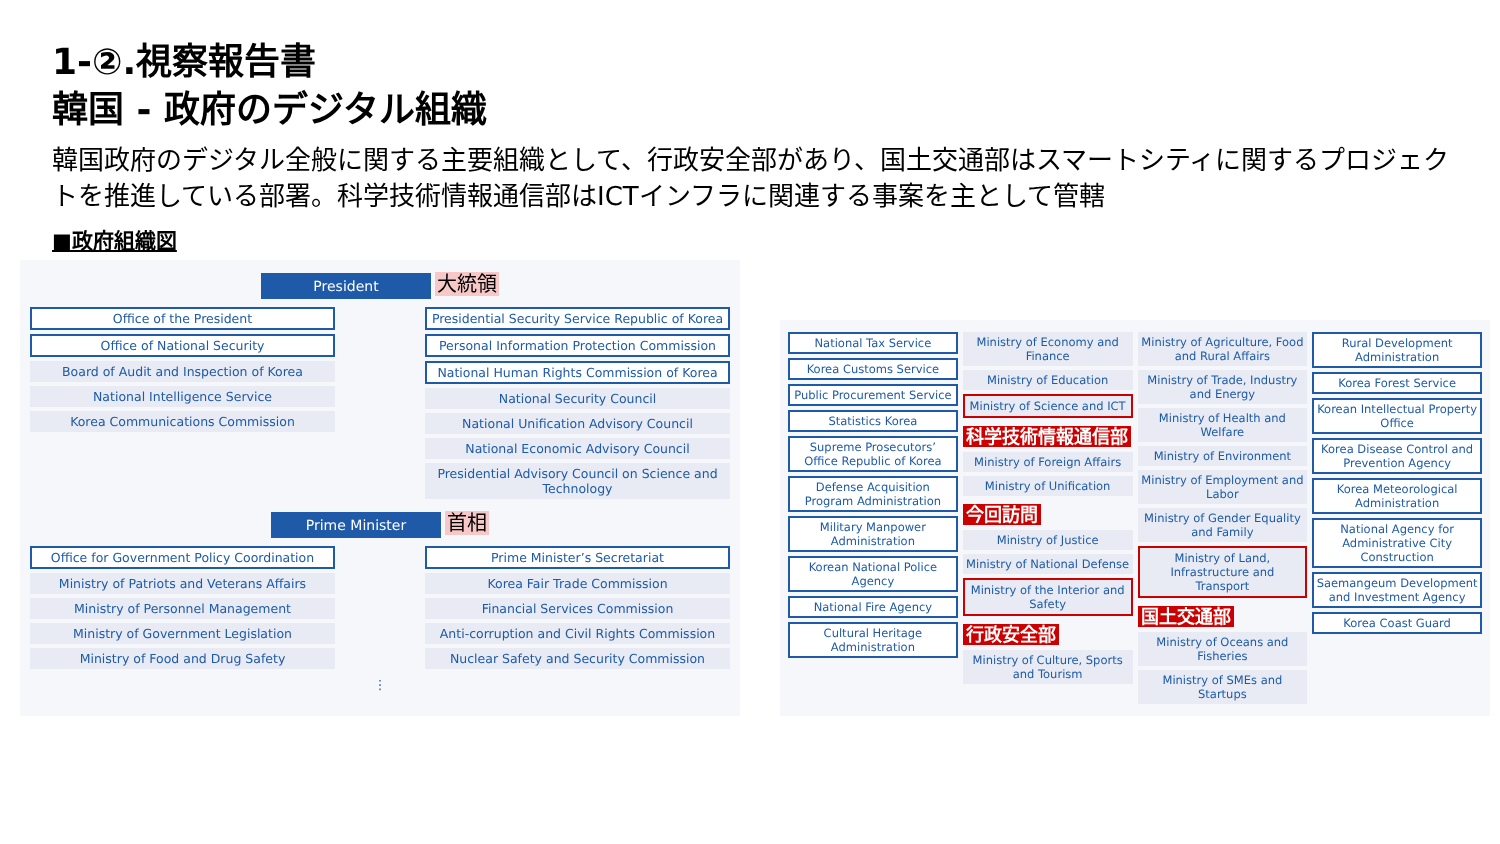1-②.視察報告書
韓国 - 政府のデジタル組織
韓国政府のデジタル全般に関する主要組織として、行政安全部があり、国土交通部はスマートシティに関するプロジェクトを推進している部署。科学技術情報通信部はICTインフラに関連する事案を主として管轄
■政府組織図
President 大統領
Office of the President
Office of National Security
Board of Audit and Inspection of Korea
National Intelligence Service
Korea Communications Commission
Presidential Security Service Republic of Korea
Personal Information Protection Commission
National Human Rights Commission of Korea
National Security Council
National Unification Advisory Council
National Economic Advisory Council
Presidential Advisory Council on Science and Technology
Prime Minister 首相
Office for Government Policy Coordination
Ministry of Patriots and Veterans Affairs
Ministry of Personnel Management
Ministry of Government Legislation
Ministry of Food and Drug Safety
Prime Minister’s Secretariat
Korea Fair Trade Commission
Financial Services Commission
Anti-corruption and Civil Rights Commission
Nuclear Safety and Security Commission
⋮
National Tax Service
Korea Customs Service
Public Procurement Service
Statistics Korea
Supreme Prosecutors’ Office Republic of Korea
Defense Acquisition Program Administration
Military Manpower Administration
Korean National Police Agency
National Fire Agency
Cultural Heritage Administration
Ministry of Economy and Finance
Ministry of Education
Ministry of Science and ICT
科学技術情報通信部
Ministry of Foreign Affairs
Ministry of Unification
今回訪問
Ministry of Justice
Ministry of National Defense
Ministry of the Interior and Safety
行政安全部
Ministry of Culture, Sports and Tourism
Ministry of Agriculture, Food and Rural Affairs
Ministry of Trade, Industry and Energy
Ministry of Health and Welfare
Ministry of Environment
Ministry of Employment and Labor
Ministry of Gender Equality and Family
Ministry of Land, Infrastructure and Transport
国土交通部
Ministry of Oceans and Fisheries
Ministry of SMEs and Startups
Rural Development Administration
Korea Forest Service
Korean Intellectual Property Office
Korea Disease Control and Prevention Agency
Korea Meteorological Administration
National Agency for Administrative City Construction
Saemangeum Development and Investment Agency
Korea Coast Guard